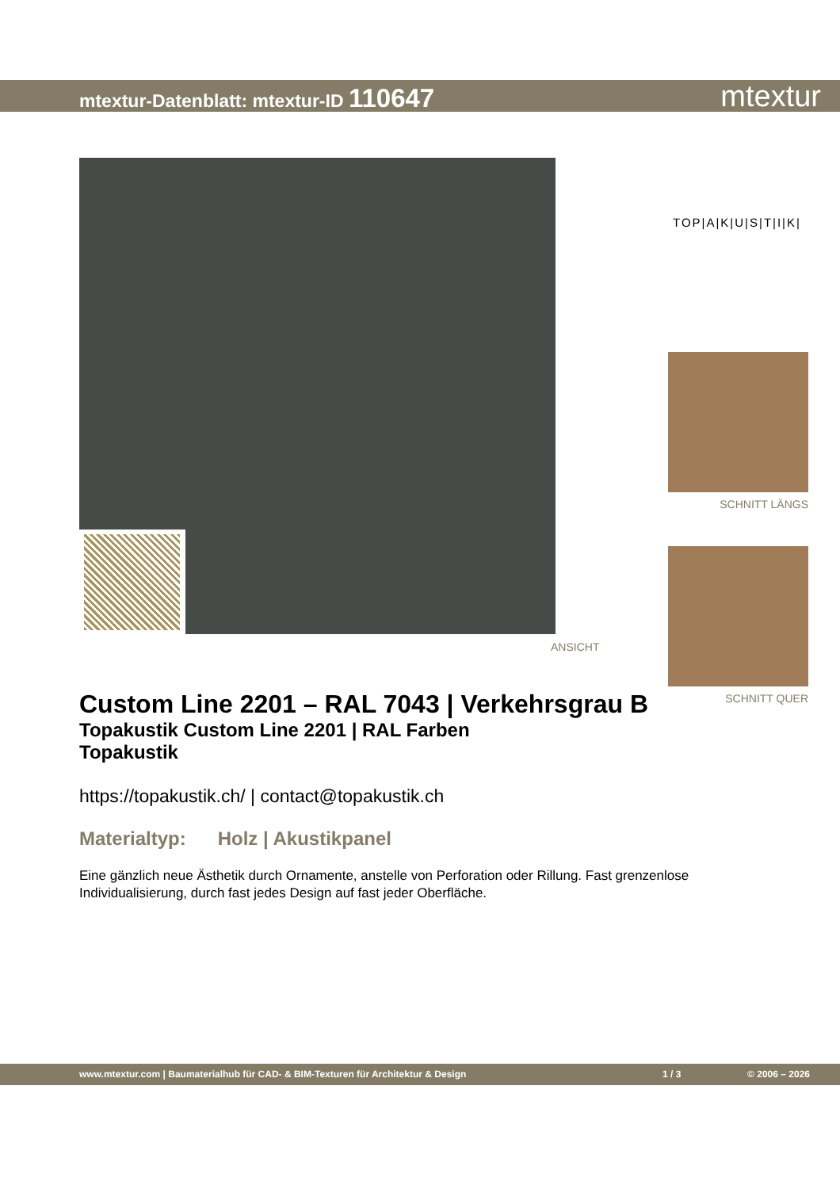mtextur-Datenblatt: mtextur-ID 110647
mtextur
TOP|A|K|U|S|T|I|K|
SCHNITT LÄNGS
ANSICHT
SCHNITT QUER
Custom Line 2201 – RAL 7043 | Verkehrsgrau B
Topakustik Custom Line 2201 | RAL Farben
Topakustik
https://topakustik.ch/ | contact@topakustik.ch
Materialtyp: Holz | Akustikpanel
Eine gänzlich neue Ästhetik durch Ornamente, anstelle von Perforation oder Rillung. Fast grenzenlose Individualisierung, durch fast jedes Design auf fast jeder Oberfläche.
www.mtextur.com | Baumaterialhub für CAD- & BIM-Texturen für Architektur & Design 1 / 3 © 2006 – 2026